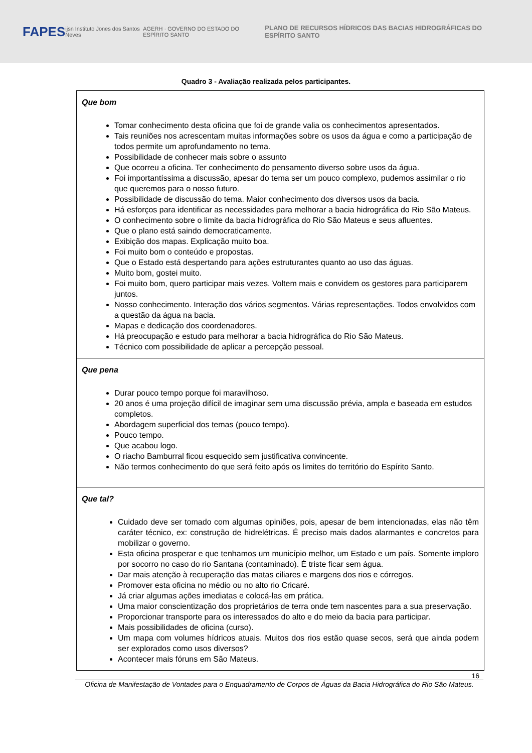FAPES
ijsn Instituto Jones dos Santos Neves
AGERH · GOVERNO DO ESTADO DO ESPÍRITO SANTO
PLANO DE RECURSOS HÍDRICOS DAS BACIAS HIDROGRÁFICAS DO ESPÍRITO SANTO
Quadro 3 - Avaliação realizada pelos participantes.
| Que bom Tomar conhecimento desta oficina que foi de grande valia os conhecimentos apresentados. Tais reuniões nos acrescentam muitas informações sobre os usos da água e como a participação de todos permite um aprofundamento no tema. Possibilidade de conhecer mais sobre o assunto Que ocorreu a oficina. Ter conhecimento do pensamento diverso sobre usos da água. Foi importantíssima a discussão, apesar do tema ser um pouco complexo, pudemos assimilar o rio que queremos para o nosso futuro. Possibilidade de discussão do tema. Maior conhecimento dos diversos usos da bacia. Há esforços para identificar as necessidades para melhorar a bacia hidrográfica do Rio São Mateus. O conhecimento sobre o limite da bacia hidrográfica do Rio São Mateus e seus afluentes. Que o plano está saindo democraticamente. Exibição dos mapas. Explicação muito boa. Foi muito bom o conteúdo e propostas. Que o Estado está despertando para ações estruturantes quanto ao uso das águas. Muito bom, gostei muito. Foi muito bom, quero participar mais vezes. Voltem mais e convidem os gestores para participarem juntos. Nosso conhecimento. Interação dos vários segmentos. Várias representações. Todos envolvidos com a questão da água na bacia. Mapas e dedicação dos coordenadores. Há preocupação e estudo para melhorar a bacia hidrográfica do Rio São Mateus. Técnico com possibilidade de aplicar a percepção pessoal. |
| Que pena Durar pouco tempo porque foi maravilhoso. 20 anos é uma projeção difícil de imaginar sem uma discussão prévia, ampla e baseada em estudos completos. Abordagem superficial dos temas (pouco tempo). Pouco tempo. Que acabou logo. O riacho Bamburral ficou esquecido sem justificativa convincente. Não termos conhecimento do que será feito após os limites do território do Espírito Santo. |
| Que tal? Cuidado deve ser tomado com algumas opiniões, pois, apesar de bem intencionadas, elas não têm caráter técnico, ex: construção de hidrelétricas. É preciso mais dados alarmantes e concretos para mobilizar o governo. Esta oficina prosperar e que tenhamos um município melhor, um Estado e um país. Somente imploro por socorro no caso do rio Santana (contaminado). É triste ficar sem água. Dar mais atenção à recuperação das matas ciliares e margens dos rios e córregos. Promover esta oficina no médio ou no alto rio Cricaré. Já criar algumas ações imediatas e colocá-las em prática. Uma maior conscientização dos proprietários de terra onde tem nascentes para a sua preservação. Proporcionar transporte para os interessados do alto e do meio da bacia para participar. Mais possibilidades de oficina (curso). Um mapa com volumes hídricos atuais. Muitos dos rios estão quase secos, será que ainda podem ser explorados como usos diversos? Acontecer mais fóruns em São Mateus. |
16
Oficina de Manifestação de Vontades para o Enquadramento de Corpos de Águas da Bacia Hidrográfica do Rio São Mateus.